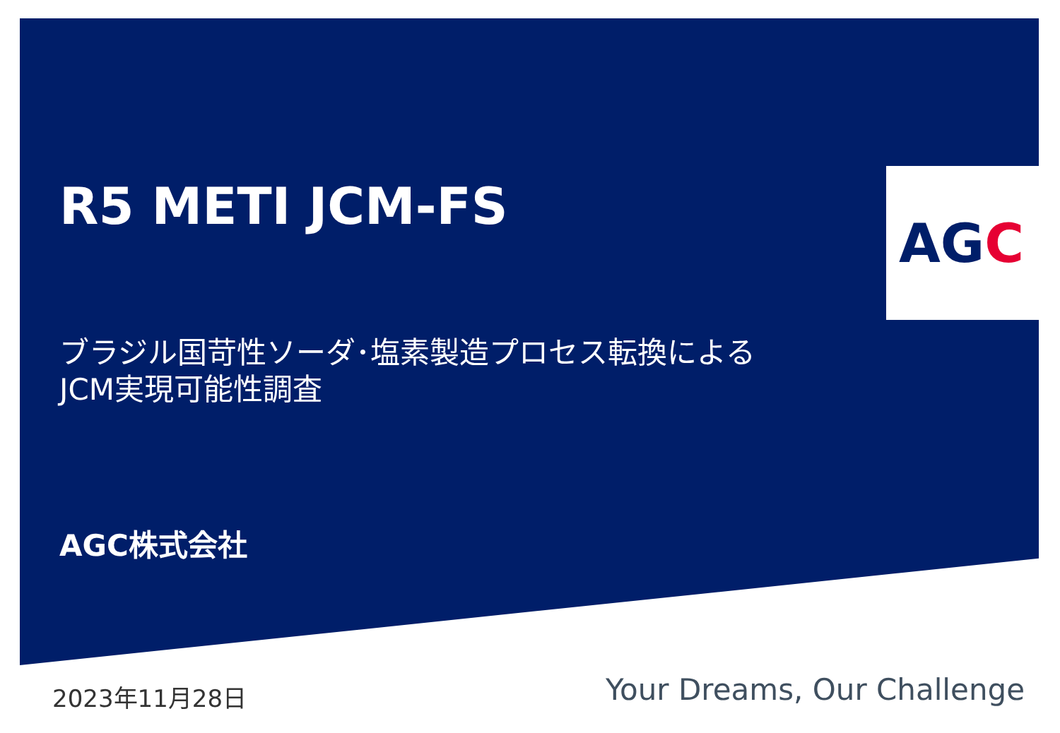AGC
R5 METI JCM-FS
ブラジル国苛性ソーダ･塩素製造プロセス転換による
JCM実現可能性調査
AGC株式会社
2023年11月28日 Your Dreams, Our Challenge